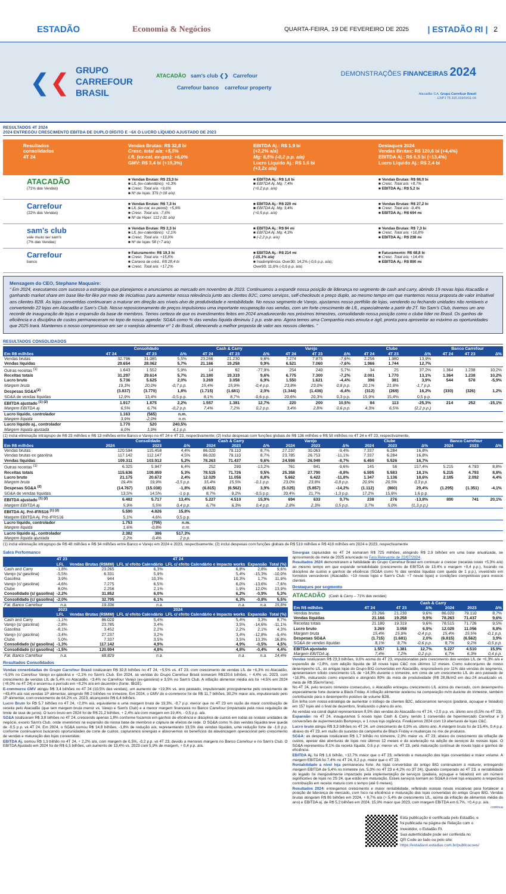ESTADÃO Economia & Negócios
QUARTA-FEIRA, 19 DE FEVEREIRO DE 2025
| ESTADÃO RI |
2
❮❮
GRUPO
CARREFOUR
BRASIL
ATACADÃO sam's club ❮❯ Carrefour
Carrefour banco carrefour property
DEMONSTRAÇÕES FINANCEIRAS 2024
Atacadão S.A. Grupo Carrefour Brasil
CNPJ 75.315.333/0001-09
RESULTADOS 4T 2024
2024 ENTREGOU CRESCIMENTO EBITDA DE DUPLO DÍGITO E ~6X O LUCRO LÍQUIDO AJUSTADO DE 2023
Resultados
consolidados
4T 24
Vendas Brutas: R$ 32,8 bi
Cresc. total a/a: +5,5%
LfL (ex-cal, ex-gas): +6,0%
GMV: R$ 3,4 bi (+19,3%)
EBITDA Aj.: R$ 1,9 bi
(+2,2% a/a)
Mg: 6,5% (-0,2 p.p. a/a)
Lucro Líquido Aj.: R$ 1,6 bi
(+3,2x a/a)
Destaques 2024
Vendas Brutas: R$ 120,6 bi (+4,4%)
EBITDA Aj.: R$ 6,5 bi (+13,4%)
Lucro Líquido Aj.: R$ 2,4 bi
ATACADÃO
(71% das Vendas)
■ Vendas Brutas: R$ 23,3 bi
■ LfL (ex-calendário): +6,3%
■ Cresc. Total a/a: +9,6%
■ Nº de lojas: 379 (+18 a/a)
■ EBITDA Aj.: R$ 1,6 bi
■ EBITDA Aj. Mg: 7,4%
(+0,2 p.p. a/a)
■ Vendas Brutas: R$ 86,0 bi
■ Cresc. Total a/a: +8,7%
■ EBITDA Aj.: R$ 5,2 bi
Carrefour
(22% das Vendas)
■ Vendas Brutas: R$ 7,3 bi
■ LfL (ex-cal, ex-petrol): +5,9%
■ Cresc. Total a/a: -7,6%
■ Nº de Hiper: 112 (-31 a/a)
■ EBITDA Aj.: R$ 220 mi
■ EBITDA Aj. Mg: 3,4%
(+0,5 p.p. a/a)
■ Vendas Brutas: R$ 27,2 bi
■ Cresc. Total a/a: -9,4%
■ EBITDA Aj.: R$ 694 mi
sam's club
vale muito ser sam's
(7% das Vendas)
■ Vendas Brutas: R$ 2,3 bi
■ LfL (ex-calendário): +2,1%
■ Cresc. Total a/a: +13,9%
■ Nº de lojas: 58 (+7 a/a)
■ EBITDA Aj.: R$ 84 mi
■ EBITDA Aj. Mg: 4,3%
■ (-2,2 p.p. a/a)
■ Vendas Brutas: R$ 7,3 bi
■ Cresc. Total a/a: +16,8%
■ EBITDA Aj.: R$ 238 mi
Carrefour
banco
■ Faturamento: R$ 19,3 bi
■ Cresc. Total a/a: +15,8%
■ Carteira de créd.: R$ 28,4 bi
■ Cresc. Total a/a: +17,2%
■ EBITDA Aj.: R$ 214 mi
(-15,1% a/a)
■ Inadimplência: Over30: 14,2% (-0,6 p.p. a/a);
Over90: 11,6% (-0,6 p.p. a/a)
■ Faturamento: R$ 68,8 bi
■ Cresc. Total a/a: +14,4%
■ EBITDA Aj.: R$ 890 mi
Mensagem do CEO, Stephane Maquaire:
“ Em 2024, executamos com sucesso a estratégia que planejamos e anunciamos ao mercado em novembro de 2023. Continuamos a expandir nossa posição de liderança no segmento de cash and carry, abrindo 19 novas lojas Atacadão e ganhando market share em base like-for-like por meio de iniciativas para aumentar nossa relevância junto aos clientes B2C, como serviços, self-checkouts e preço duplo, ao mesmo tempo em que mantemos nossa proposta de valor imbatível aos clientes B2B. As lojas convertidas continuaram a maturar em direção aos níveis-alvo de produtividade e rentabilidade. No nosso segmento de Varejo, ajustamos nosso portfólio de lojas, vendendo ou fechando unidades não rentáveis e convertendo 22 lojas em Atacadão e Sam's Club. Nosso reposicionamento de preços impulsionou uma importante recuperação nas vendas, com um forte crescimento de LfL, especialmente a partir do 2T. No Sam's Club, tivemos um ano recorde de inauguração de lojas e expansão da base de membros. Temos certeza de que os investimentos feitos em 2024 amadurecerão nos próximos trimestres, consolidando nossa posição como o clube líder no Brasil. Os ganhos de eficiência e a disciplina de custos permaneceram no topo de nossa agenda: SG&A como % das vendas líquida diminuiu 1 p.p. este ano. Agora temos uma Companhia mais enxuta e ágil, pronta para aproveitar ao máximo as oportunidades que 2025 trará. Mantemos o nosso compromisso em ser o varejista alimentar nº 1 do Brasil, oferecendo a melhor proposta de valor aos nossos clientes. ”
RESULTADOS CONSOLIDADOS
| Em R$ milhões | Consolidado | | | Cash & Carry | | | Varejo | | | Clube | | | Banco Carrefour | | |
| --- | --- | --- | --- | --- | --- | --- | --- | --- | --- | --- | --- | --- | --- | --- | --- |
| | 4T 24 | 4T 23 | Δ% | 4T 24 | 4T 23 | Δ% | 4T 24 | 4T 23 | Δ% | 4T 24 | 4T 23 | Δ% | 4T 24 | 4T 23 | Δ% |
| Vendas brutas | 32.796 | 31.085 | 5,5% | 23.266 | 21.230 | 9,6% | 7.274 | 7.875 | -7,6% | 2.256 | 1.980 | 13,9% | | | |
| Vendas líquidas | 29.654 | 28.062 | 5,7% | 21.166 | 19.258 | 9,9% | 6.521 | 7.060 | -7,6% | 1.966 | 1.744 | 12,7% | | | |
| Outras receitas <sup>(1)</sup> | 1.643 | 1.552 | 5,9% | 14 | 62 | -77,9% | 254 | 240 | 5,7% | 34 | 25 | 37,2% | 1.364 | 1.238 | 10,2% |
| Receitas totais | 31.297 | 29.614 | 5,7% | 21.180 | 19.319 | 9,6% | 6.775 | 7.300 | -7,2% | 2.001 | 1.770 | 13,1% | 1.364 | 1.238 | 10,2% |
| Lucro bruto | 5.736 | 5.625 | 2,0% | 3.269 | 3.058 | 6,9% | 1.550 | 1.621 | -4,4% | 396 | 381 | 3,9% | 544 | 578 | -5,9% |
| Margem bruta | 19,3% | 20,0% | -0,7 p.p. | 15,4% | 15,9% | -0,4 p.p. | 23,8% | 23,0% | 0,8 p.p. | 20,1% | 21,8% | -1,7 p.p. | | | |
| Despesas SG&A<sup>(2)</sup> | (3.837) | (3.770) | 1,8% | (1.715) | (1.681) | 2,0% | (1.344) | (1.436) | -6,4% | (312) | (269) | 16,2% | (330) | (326) | 1,2% |
| SG&A de vendas líquidas | 12,9% | 13,4% | -0,5 p.p. | 8,1% | 8,7% | -0,6 p.p. | 20,6% | 20,3% | 0,3 p.p. | 15,9% | 15,4% | 0,5 p.p. | | | |
| EBITDA ajustado <sup>(1) (2)</sup> | 1.917 | 1.875 | 2,2% | 1.557 | 1.381 | 12,7% | 220 | 200 | 10,5% | 84 | 113 | -25,3% | 214 | 252 | -15,1% |
| Margem EBITDA aj. | 6,5% | 6,7% | -0,2 p.p. | 7,4% | 7,2% | 0,2 p.p. | 3,4% | 2,8% | 0,6 p.p. | 4,3% | 6,5% | (2,2 p.p.) | | | |
| Lucro líquido, controlador | 1.163 | (565) | n.m. | | | | | | | | | | | | |
| Margem líquida | 3,9% | -2,0% | n.m. | | | | | | | | | | | | |
| Lucro líquido aj., controlador | 1.770 | 520 | 240,5% | | | | | | | | | | | | |
| Margem líquida ajustada | 6,0% | 1,9% | 4,1 p.p. | | | | | | | | | | | | |
(1) inclui eliminação intragrupo de R$ 23 milhões e R$ 13 milhões entre Banco e Varejo no 4T 24 e 4T 23, respectivamente; (2) inclui despesas com funções globais de R$ 136 milhões e R$ 58 milhões no 4T 24 e 4T 23, respectivamente.
| Em R$ milhões | Consolidado | | | Cash & Carry | | | Varejo | | | Clube | | | Banco Carrefour | | |
| --- | --- | --- | --- | --- | --- | --- | --- | --- | --- | --- | --- | --- | --- | --- | --- |
| | 2024 | 2023 | Δ% | 2024 | 2023 | Δ% | 2024 | 2023 | Δ% | 2024 | 2023 | Δ% | 2024 | 2023 | Δ% |
| Vendas brutas | 120.594 | 115.458 | 4,4% | 86.020 | 79.110 | 8,7% | 27.237 | 30.063 | -9,4% | 7.337 | 6.284 | 16,8% | | | |
| Vendas brutas ex gasolina | 117.142 | 112.147 | 4,5% | 86.020 | 79.110 | 8,7% | 23.785 | 26.753 | -11,1% | 7.337 | 6.284 | 16,8% | | | |
| Vendas líquidas | 109.311 | 103.912 | 5,2% | 78.263 | 71.437 | 9,6% | 24.598 | 26.949 | -8,7% | 6.450 | 5.526 | 16,7% | | | |
| Outras receitas <sup>(1)</sup> | 6.325 | 5.947 | 6,4% | 252 | 290 | -13,2% | 761 | 841 | -9,6% | 145 | 56 | 157,4% | 5.215 | 4.793 | 8,8% |
| Receitas totais | 115.636 | 109.859 | 5,3% | 78.515 | 71.726 | 9,5% | 25.358 | 27.790 | -8,8% | 6.595 | 5.583 | 18,1% | 5.215 | 4.793 | 8,8% |
| Lucro bruto | 21.175 | 20.672 | 2,4% | 12.029 | 11.056 | 8,8% | 5.662 | 6.422 | -11,8% | 1.347 | 1.136 | 18,6% | 2.185 | 2.092 | 4,4% |
| Margem bruta | 19,4% | 19,9% | -0,5 p.p. | 15,4% | 15,5% | -0,1 p.p. | 23,0% | 23,8% | -0,8 p.p. | 20,9% | 20,5% | 0,3 p.p. | | | |
| Despesas SG&A <sup>(2)</sup> | (14.767) | (15.038) | -1,8% | (6.815) | (6.562) | 3,9% | (5.025) | (5.857) | -14,2% | (1.112) | (860) | 29,4% | (1.295) | (1.351) | -4,1% |
| SG&A de vendas líquidas | 13,5% | 14,5% | -1 p.p. | 8,7% | 9,2% | -0,5 p.p. | 20,4% | 21,7% | -1,3 p.p. | 17,2% | 15,6% | 1,6 p.p. | | | |
| EBITDA ajustado <sup>(1) (2)</sup> | 6.482 | 5.717 | 13,4% | 5.227 | 4.510 | 15,9% | 694 | 633 | 9,7% | 238 | 276 | -13,8% | 890 | 741 | 20,1% |
| Margem EBITDA aj. | 5,9% | 5,5% | 0,4 p.p. | 6,7% | 6,3% | 0,4 p.p. | 2,8% | 2,3% | 0,5 p.p. | 3,7% | 5,0% | (1,3 p.p.) | | | |
| EBITDA Aj. Pré-IFRS16 <sup>(1) (2)</sup> | 5.590 | 4.826 | 15,8% | | | | | | | | | | | | |
| Margem EBITDA Aj. Pré-IFRS16 | 5,1% | 4,6% | 0,5 p.p. | | | | | | | | | | | | |
| Lucro líquido, controlador | 1.753 | (795) | n.m. | | | | | | | | | | | | |
| Margem líquida | 1,6% | -0,8% | n.m. | | | | | | | | | | | | |
| Lucro líquido aj., controlador | 2.382 | 386 | 517,3% | | | | | | | | | | | | |
| Margem líquida ajustada | 2,2% | 0,4% | 2 p.p. | | | | | | | | | | | | |
(1) inclui eliminação intragrupo de R$ 48 milhões e R$ 34 milhões entre Banco e Varejo em 2024 e 2023, respectivamente; (2) inclui despesas com funções globais de R$ 519 milhões e R$ 418 milhões em 2024 e 2023, respectivamente
Sales Performance
| | 4T 23 | 4T 24 | | | | |
| --- | --- | --- | --- | --- | --- | --- |
| | LFL | Vendas Brutas (R$MM) | LFL s/ efeito Calendário | LFL c/ efeito Calendário e impacto works | Expansão | Total (%) |
| Cash and Carry | -1,8% | 23.265 | 6,3% | 6,8% | 2,8% | 9,6% |
| Varejo (s/ gasolina) | -5,5% | 6.331 | 5,9% | 5,4% | -15,3% | -10,0% |
| Gasolina | 3,9% | 944 | 10,3% | 10,3% | 1,7% | 11,9% |
| Varejo (c/ gasolina) | -4,6% | 7.275 | 6,5% | 6,0% | -13,6% | -7,6% |
| Clube | 8,0% | 2.256 | 2,1% | 1,9% | 12,0% | 13,9% |
| Consolidado (s/ gasolina) | -2,2% | 31.852 | 6,0% | 6,2% | -0,9% | 5,3% |
| Consolidado (c/ gasolina) | -2,0% | 32.795 | 6,1% | 6,3% | -0,8% | 5,5% |
| Fat. Banco Carrefour | n.a. | 19.336 | n.a. | n.a. | n.a. | 15,8% |
| | 2023 | 2024 | | | | |
| | LFL | Vendas Brutas (R$MM) | LFL s/ efeito Calendário | LFL c/ efeito Calendário e impacto works | Expansão | Total (%) |
| Cash and Carry | -1,1% | 86.020 | 5,4% | 5,4% | 3,3% | 8,7% |
| Varejo (s/ gasolina) | -2,8% | 23.785 | 3,4% | 3,5% | -14,6% | -11,1% |
| Gasolina | -8,1% | 3.452 | 2,2% | 2,2% | 2,1% | 4,3% |
| Varejo (c/ gasolina) | -3,4% | 27.237 | 3,2% | 3,4% | -12,8% | -9,4% |
| Clube | 5,0% | 7.337 | 3,5% | 3,5% | 13,3% | 16,8% |
| Consolidado (s/ gasolina) | -1,3% | 117.142 | 4,9% | 4,9% | -0,5% | 4,5% |
| Consolidado (c/ gasolina) | -1,5% | 120.594 | 4,8% | 4,8% | -0,4% | 4,4% |
| Fat. Banco Carrefour | n.a. | 68.829 | n.a. | n.a. | n.a. | 14,4% |
Resultados Consolidados
Vendas consolidadas do Grupo Carrefour Brasil totalizaram R$ 32,8 bilhões no 4T 24, +5,5% vs. 4T 23, com crescimento de vendas LfL de +6,3% no Atacadão, +5,9% no Carrefour Varejo ex-gasolina e +2,1% no Sam's Club. Em 2024, as vendas do Grupo Carrefour Brasil somaram R$120,6 bilhões, + 4,4% vs. 2023, com crescimento de vendas LfL de 5,4% no Atacadão, +3,4% no Carrefour Varejo (ex-gasolina) e 3,5% no Sam's Club. A inflação alimentar média a/a foi +4,5% em 2024 (+8,0% no 4T 24) e encerrou o período em +8,2% a/a em dezembro (fonte: IBGE).
E-commerce GMV atingiu R$ 3,4 bilhões no 4T 24 (10,5% das vendas), um aumento de +19,3% vs. ano passado, impulsionado principalmente pelo crescimento de +43,4% a/a nas vendas 1P alimentar, atingindo R$ 2 bilhões no trimestre. Em 2024, o GMV do e-commerce foi de R$ 11,7 bilhões, 30,2% maior a/a, impulsionado pelo 1P alimentar, com crescimento de 64,2% vs. 2023, alcançando R$ 6,4 bilhões.
Lucro Bruto foi R$ 5,7 bilhões no 4T 24, +2,0% a/a, equivalente a uma margem bruta de 19,3%, -0,7 p.p. menor que no 4T 23 em razão da maior contribuição de receita pelo Atacadão (que tem margem bruta menor vs. Varejo e Sam's Club) e a menor margem financeira no Banco Carrefour (impactada pela nova regulação de limite de taxa de juros). O lucro bruto em 2024 foi de R$ 21,2 bilhões, + 2,4% a/a com margem em 19,4%, - 0,5 p.p. a/a.
SG&A totalizaram R$ 3,8 bilhões no 4T 24, crescendo apenas 1,8% conforme focamos em ganhos de eficiência e disciplina de custos em todas as nossas unidades de negócio, exceto Sam's Club, onde investimos na expansão da nossa base de membros e captura de efeitos de rede. O SG&A como % das vendas líquidas teve queda de -0,5 p.p. vs 4T 24. Em 2024, o SG&A somou R$ 14,8 bilhões, -1,8% de redução a/a, representando 13,5% das vendas líquidas, uma redução forte de -1.0 p.p. conforme continuamos buscando oportunidades de corte de custos, capturamos sinergias e absorvemos os benefícios da alavancagem operacional pelo crescimento de vendas e maturação das lojas convertidas.
EBITDA Aj. somou R$ 1,9 bilhão no 4T 24, + 2,2% a/a, com margem de 6,5%, -0,2 p.p. vs 4T 23, devido a menores margens no Banco Carrefour e no Sam's Club. O EBITDA Ajustado em 2024 foi de R$ 6,5 bilhões, um aumento de 13,4% vs. 2023 com 5,9% de margem, + 0,4 p.p. a/a.
Sinergias capturadas no 4T 24 somaram R$ 725 milhões, atingindo R$ 2,9 bilhões em uma base anualizada, se aproximando da meta de 2025 anunciada no Fato Relevante de 22/07/2024.
Resultados 2024 demonstraram a habilidade do Grupo Carrefour Brasil em continuar a crescer (receitas totais +5,3% a/a) ao mesmo tempo em que expande rentabilidade (crescimento de EBITDA de 13,4% e margem +0,4 p.p.), focando na disciplina de custos e ganhos de eficiência (SG&A como % das vendas líquidas com queda de 1 p.p.), investindo em formatos vencedores (Atacadão: +19 novas lojas e Sam's Club: +7 novas lojas) e condições competitivas para nossos clientes.
Destaques por segmento
ATACADÃO (Cash & Carry – 71% das vendas)
| Em R$ milhões | Cash & Carry | | | | | |
| --- | --- | --- | --- | --- | --- | --- |
| | 4T 24 | 4T 23 | Δ% | 2024 | 2023 | Δ% |
| Vendas brutas | 23.266 | 21.230 | 9,6% | 86.020 | 79.110 | 8,7% |
| Vendas líquidas | 21.166 | 19.258 | 9,9% | 78.263 | 71.437 | 9,6% |
| Receitas totais | 21.180 | 19.319 | 9,6% | 78.515 | 71.726 | 9,5% |
| Lucro bruto | 3.269 | 3.058 | 6,9% | 12.029 | 11.056 | 8,8% |
| Margem bruta | 15,4% | 15,9% | -0,4 p.p. | 15,4% | 15,5% | -0,1 p.p. |
| Despesas SG&A | (1.715) | (1.681) | 2,0% | (6.815) | (6.562) | 3,9% |
| SG&A de vendas líquidas | 8,1% | 8,7% | -0,6 p.p. | 8,7% | 9,2% | -0,5 p.p. |
| EBITDA ajustado | 1.557 | 1.381 | 12,7% | 5.227 | 4.510 | 15,9% |
| Margem EBITDA aj. | 7,4% | 7,2% | 0,2 p.p. | 6,7% | 6,3% | 0,4 p.p. |
Vendas totalizaram R$ 23,3 bilhões, 9,6% acima do 4T 23, impulsionadas pelo crescimento das vendas LfL de +6,3% a/a e expansão de +2,8%, com adição líquida de 18 novas lojas C&C nos últimos 12 meses. Como subconjunto de nosso desempenho LfL, as antigas lojas do Grupo BIG convertidas em Atacadão, responsáveis por 11% das vendas do segmento, apresentaram sólido crescimento LfL de +14,3% durante o trimestre, em cima de um crescimento LfL do ano passado de +16,8%, maturando como esperado e atingindo 80% da meta de produtividade (R$ 28,8k/m2 em dez-24 anualizado vs. meta de R$ 35k/m²/ano).
No 4T 24, pelo terceiro trimestre consecutivo, o Atacadão entregou crescimento LfL acima do mercado, com desempenho especialmente forte durante a Black Friday. A inflação alimentar acelerou na comparação m/m durante do trimestre, também contribuindo para o desempenho positivo de volume B2B.
Em linha com nossa estratégia de aumentar o tráfego de clientes B2C, adicionamos serviços (padaria, açougue e fatiados) em 157 lojas até o final de dezembro, finalizando o plano do ano.
As vendas via canal digital representaram 8,5% das vendas do Atacadão no 4T 24, +2,0 p.p. vs. último ano (6,5% no 4T 23).
Expansão: no 4T 24, inauguramos 5 novas lojas Cash & Carry, sendo 1 conversão de hipermercado Carrefour e 3 conversões de supermercado Bompreço, e 1 nova loja orgânica. Finalizamos 2024 com 19 aberturas de lojas C&C.
Lucro bruto atingiu R$ 3,3 bilhões no 4T 24, um crescimento de 6,9% vs. último ano. A margem bruta foi de 15,4%, 0,4 p.p. abaixo do 4T 23, em razão do sucesso da campanha de Black Friday e mudanças no mix de produtos.
SG&A: as despesas totalizaram R$ 1,7 bilhão no trimestre, 2,0% maior vs. 4T 23, abaixo do crescimento da inflação de custos, apesar das aberturas de lojas nos últimos 12 meses e da aceleração na adição de serviços às nossas lojas. O SG&A representou 8,1% da receita líquida, 0,6 p.p. menor vs. 4T 23, pela maturação contínua de novas lojas e ganhos de eficiência.
EBITDA Aj. foi R$ 1,6 bilhão, +12,7% maior que o 4T 23, refletindo a maturação das lojas convertidas e maior volume. A margem EBITDA foi 7,4% no 4T 24, 0,2 p.p. maior que o 4T 23.
Rentabilidade a nível loja permaneceu forte. As lojas convertidas do antigo BIG continuaram a maturar, entregando margem EBITDA de 5,4% no trimestre (vs. 5,0% no 4T 23 e 4,2% no 3T 24). Quando comparado ao 4T 23, a rentabilidade do legado foi marginalmente impactado pela implementação de serviços (padaria, açougue e fatiados) em um número significativo de lojas no 2S 24, que estão em maturação. Esses serviços somam ao SG&A à nível loja enquanto a respectiva contribuição em receita matura com o tempo (até 6 meses).
Resultados 2024: entregamos crescimento e maior rentabilidade, refletindo nossas novas iniciativas para fortalecer a posição de liderança de mercado, com foco na eficiência e maturação das lojas convertidas do antigo Grupo BIG. Vendas brutas atingiram R$ 86 bilhões em 2024, + 8,7% a/a (+ 5,4% de crescimento LfL, acima da inflação de alimentos média do ano) e EBITDA aj. de R$ 5,2 bilhões em 2024, 15,9% maior que 2023, com margem EBITDA em 6,7%, +0,4 p.p. a/a.
continua
Esta publicação é certificada pelo Estadão, e
foi publicada na página de Relação com o
Investidor, o Estadão RI.
Sua autenticidade pode ser conferida no
QR Code ao lado ou pelo site:
https://estadaori.estadao.com.br/publicacoes/